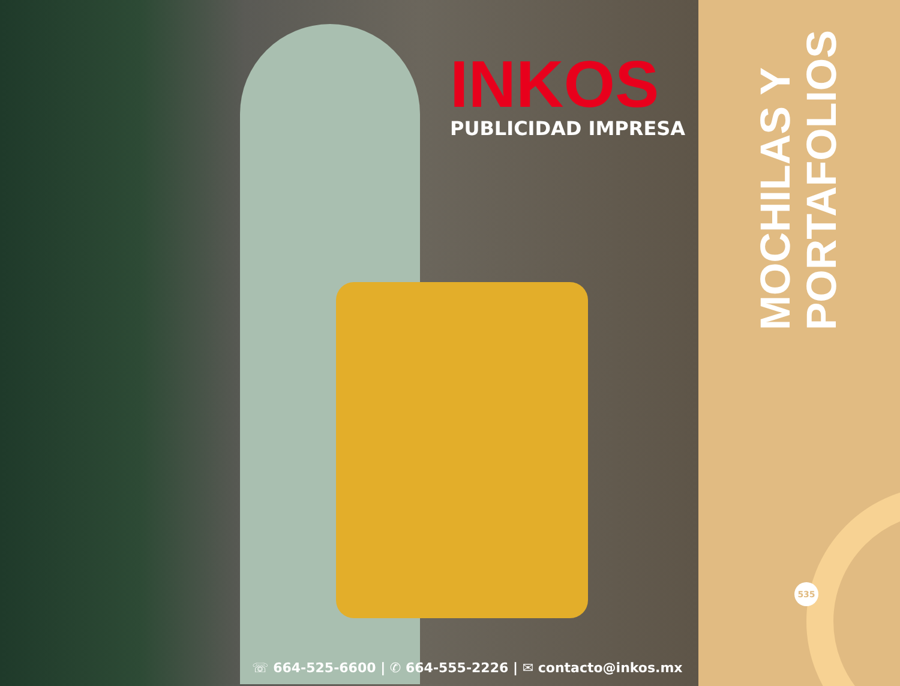INKOS
PUBLICIDAD IMPRESA
☏ 664-525-6600 | ✆ 664-555-2226 | ✉ contacto@inkos.mx
MOCHILAS Y
PORTAFOLIOS
535